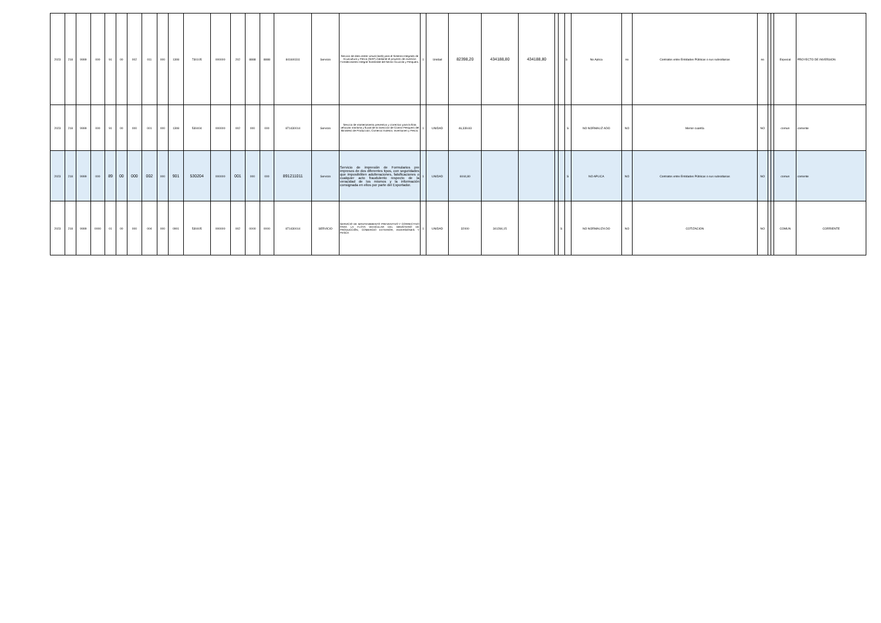| 2023 | 218 | 9999 | 000 | 91 | 00 | 002 | 011 | 000 | 1308 | 730105 | 000000 | 202 | 8888 | 8888 | 841600311 | Servicio | Servicio de data center virtual (IaaS) para el Sistema Integrado de Acuacultura y Pesca (SIAP) mediante el proyecto de inversión Fortalecimiento Integral Sostenible del Sector Acuícola y Pesquero. | 1 | Unidad | 82398,20 | 434188,80 | 434188,80 | | | S | No Aplica | no | Contratos entre Entidades Públicas o sus subsidiarias | no | | | Especial | PROYECTO DE INVERSION |
| 2023 | 218 | 9999 | 000 | 91 | 00 | 000 | 001 | 000 | 1308 | 530404 | 000000 | 002 | 000 | 000 | 871430014 | Servicio | Servicio de mantenimiento preventivo y correctivo para la flota vehicular marítima y fluvial de la Dirección de Control Pesquero del Ministerio de Producción, Comercio Exterior, Inversiones y Pesca. | 1 | UNIDAD | 46,339.83 | | | | | S | NO NORMALIZ ADO | NO | Menor cuantía | NO | | | comun | corriente |
| 2023 | 218 | 9999 | 000 | 89 | 00 | 000 | 002 | 000 | 901 | 530204 | 000000 | 001 | 000 | 000 | 891211011 | Servicio | Servicio de impresión de Formularios pre impresos de dos diferentes tipos, con seguridades que imposibiliten adulteraciones, falsificaciones o cualquier acto fraudulento respecto de la veracidad de los mismos y la información consignada en ellos por parte del Exportador. | 1 | UNIDAD | 6044,80 | | | | | S | NO APLICA | NO | Contratos entre Entidades Públicas o sus subsidiarias | NO | | | comun | corriente |
| 2023 | 218 | 9999 | 0000 | 01 | 00 | 000 | 004 | 000 | 0901 | 530405 | 000000 | 002 | 0000 | 0000 | 871430014 | SERVICIO | SERVICIO DE MANTENIMIENTO PREVENTIVO Y CORRECTIVO PARA LA FLOTA VEHICULAR DEL MINISTERIO DE PRODUCCIÓN, COMERCIO EXTERIOR, INVERSIONES Y PESCA | 1 | UNIDAD | 32000 | 341284,15 | | | S | | NO NORMALIZA DO | NO | COTIZACION | NO | | | COMUN | CORRIENTE |